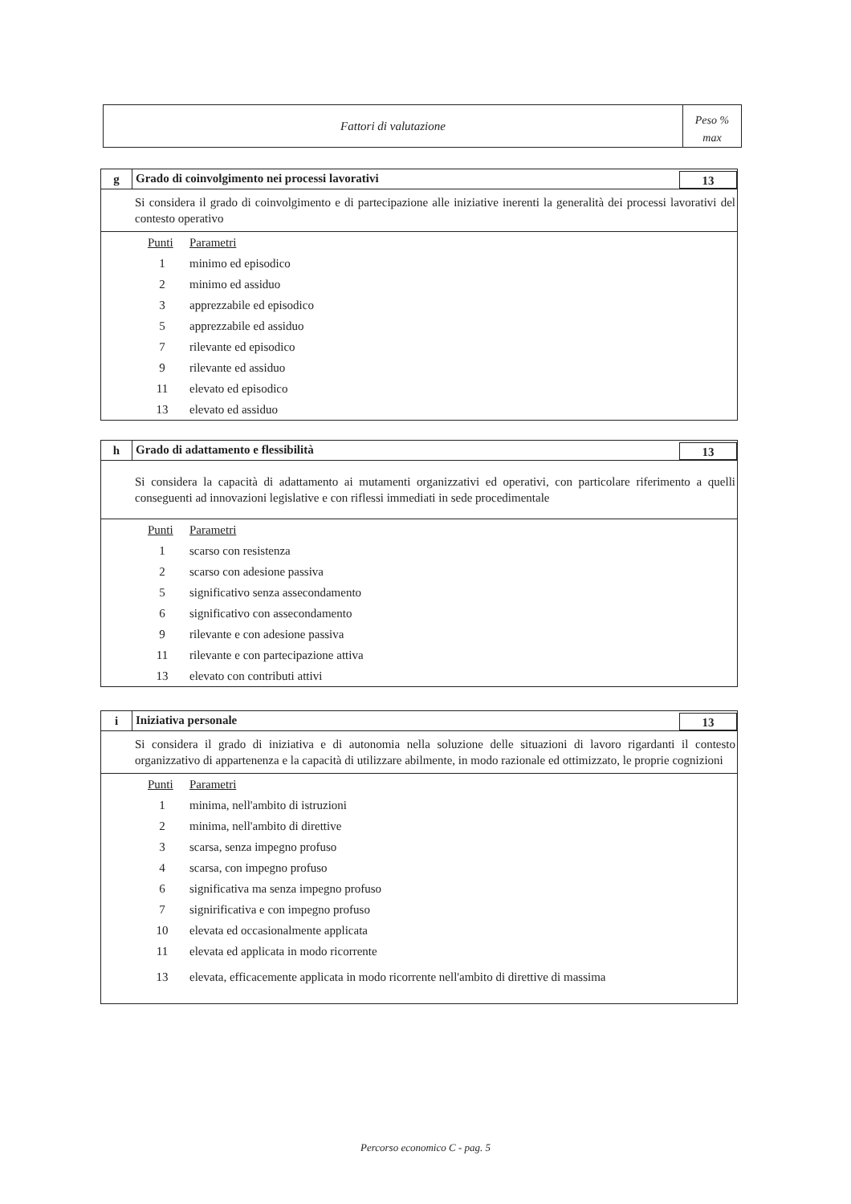Fattori di valutazione
Peso %
max
g
Grado di coinvolgimento nei processi lavorativi
13
Si considera il grado di coinvolgimento e di partecipazione alle iniziative inerenti la generalità dei processi lavorativi del contesto operativo
| Punti | Parametri |
| --- | --- |
| 1 | minimo ed episodico |
| 2 | minimo ed assiduo |
| 3 | apprezzabile ed episodico |
| 5 | apprezzabile ed assiduo |
| 7 | rilevante ed episodico |
| 9 | rilevante ed assiduo |
| 11 | elevato ed episodico |
| 13 | elevato ed assiduo |
h
Grado di adattamento e flessibilità
13
Si considera la capacità di adattamento ai mutamenti organizzativi ed operativi, con particolare riferimento a quelli conseguenti ad innovazioni legislative e con riflessi immediati in sede procedimentale
| Punti | Parametri |
| --- | --- |
| 1 | scarso con resistenza |
| 2 | scarso con adesione passiva |
| 5 | significativo senza assecondamento |
| 6 | significativo con assecondamento |
| 9 | rilevante e con adesione passiva |
| 11 | rilevante e con partecipazione attiva |
| 13 | elevato con contributi attivi |
i
Iniziativa personale 13
Si considera il grado di iniziativa e di autonomia nella soluzione delle situazioni di lavoro rigardanti il contesto organizzativo di appartenenza e la capacità di utilizzare abilmente, in modo razionale ed ottimizzato, le proprie cognizioni
| Punti | Parametri |
| --- | --- |
| 1 | minima, nell'ambito di istruzioni |
| 2 | minima, nell'ambito di direttive |
| 3 | scarsa, senza impegno profuso |
| 4 | scarsa, con impegno profuso |
| 6 | significativa ma senza impegno profuso |
| 7 | signirificativa e con impegno profuso |
| 10 | elevata ed occasionalmente applicata |
| 11 | elevata ed applicata in modo ricorrente |
| 13 | elevata, efficacemente applicata in modo ricorrente nell'ambito di direttive di massima |
Percorso economico C - pag. 5